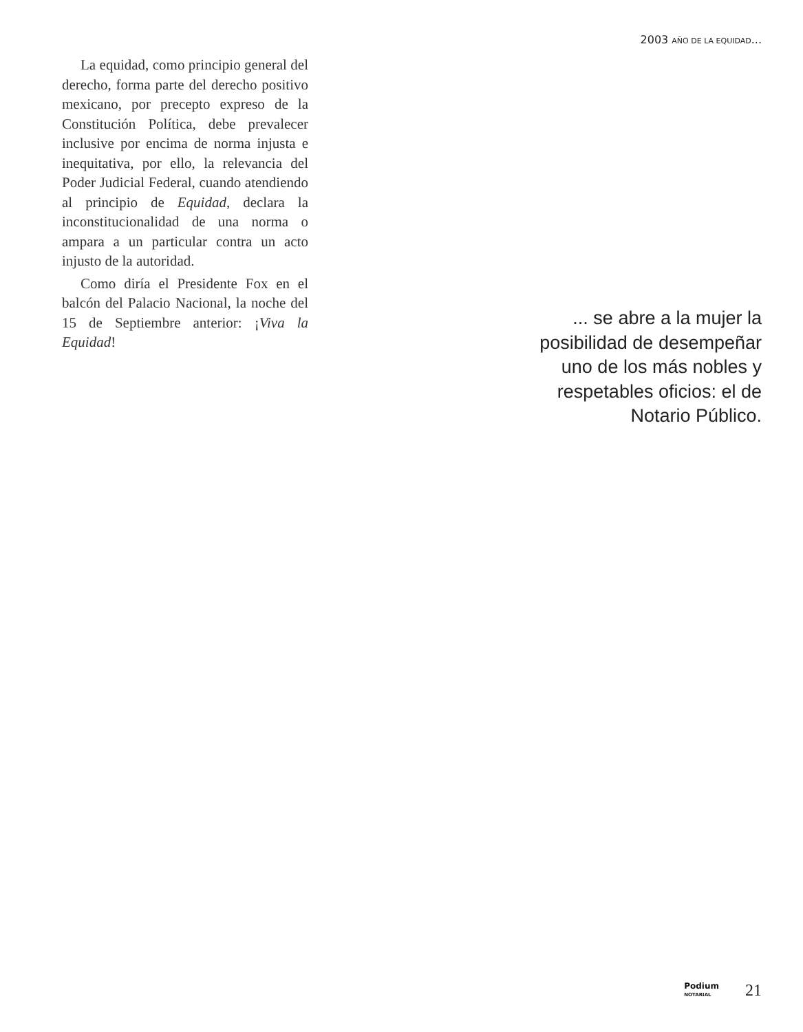2003 AÑO DE LA EQUIDAD...
La equidad, como principio general del derecho, forma parte del derecho positivo mexicano, por precepto expreso de la Constitución Política, debe prevalecer inclusive por encima de norma injusta e inequitativa, por ello, la relevancia del Poder Judicial Federal, cuando atendiendo al principio de Equidad, declara la inconstitucionalidad de una norma o ampara a un particular contra un acto injusto de la autoridad.
Como diría el Presidente Fox en el balcón del Palacio Nacional, la noche del 15 de Septiembre anterior: ¡Viva la Equidad!
... se abre a la mujer la posibilidad de desempeñar uno de los más nobles y respetables oficios: el de Notario Público.
Podium
NOTARIAL
21